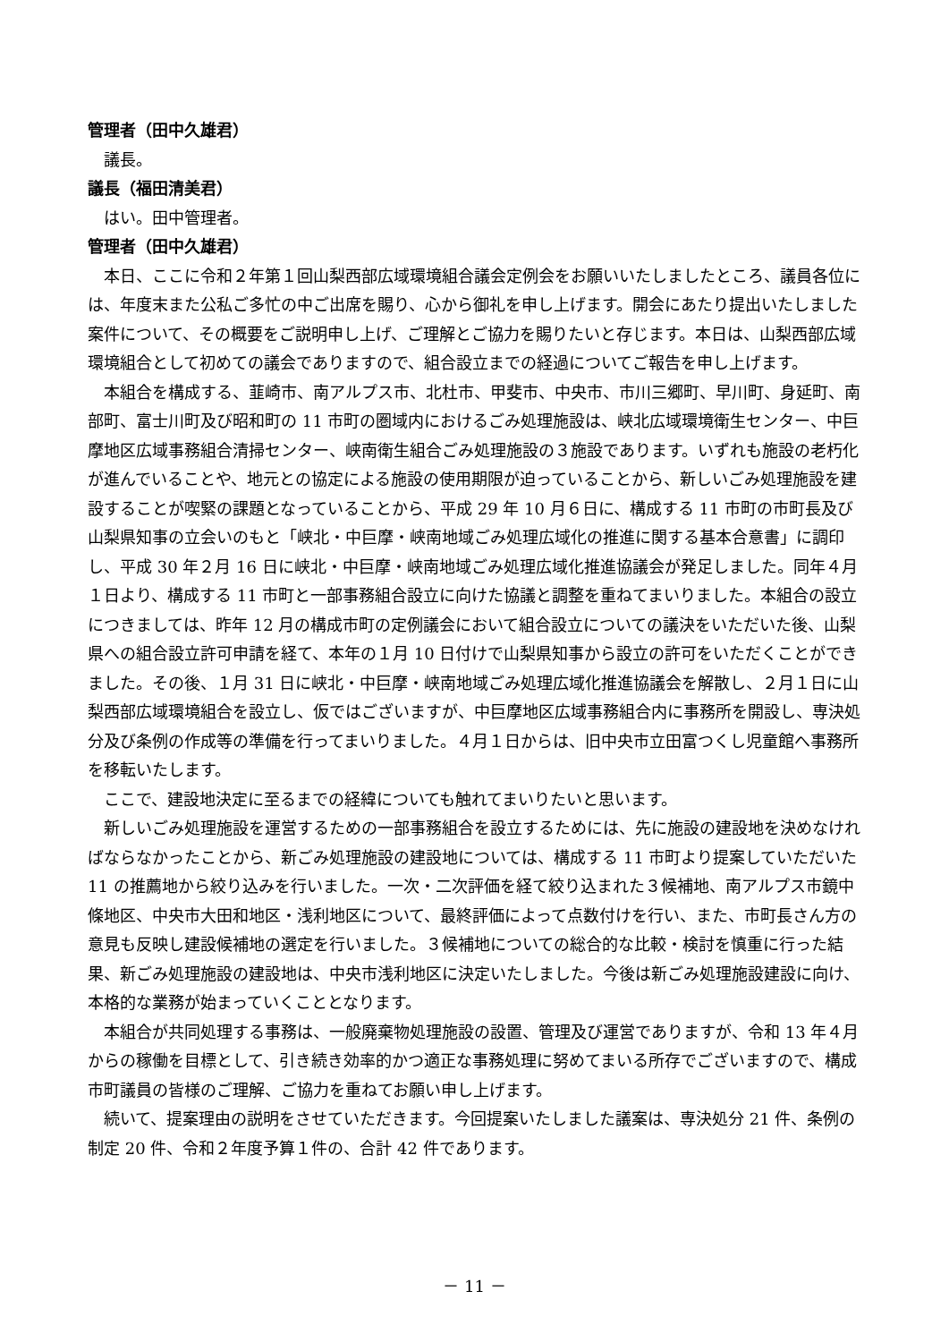管理者（田中久雄君）
議長。
議長（福田清美君）
はい。田中管理者。
管理者（田中久雄君）
本日、ここに令和２年第１回山梨西部広域環境組合議会定例会をお願いいたしましたところ、議員各位には、年度末また公私ご多忙の中ご出席を賜り、心から御礼を申し上げます。開会にあたり提出いたしました案件について、その概要をご説明申し上げ、ご理解とご協力を賜りたいと存じます。本日は、山梨西部広域環境組合として初めての議会でありますので、組合設立までの経過についてご報告を申し上げます。
本組合を構成する、韮崎市、南アルプス市、北杜市、甲斐市、中央市、市川三郷町、早川町、身延町、南部町、富士川町及び昭和町の 11 市町の圏域内におけるごみ処理施設は、峡北広域環境衛生センター、中巨摩地区広域事務組合清掃センター、峡南衛生組合ごみ処理施設の３施設であります。いずれも施設の老朽化が進んでいることや、地元との協定による施設の使用期限が迫っていることから、新しいごみ処理施設を建設することが喫緊の課題となっていることから、平成 29 年 10 月６日に、構成する 11 市町の市町長及び山梨県知事の立会いのもと「峡北・中巨摩・峡南地域ごみ処理広域化の推進に関する基本合意書」に調印し、平成 30 年２月 16 日に峡北・中巨摩・峡南地域ごみ処理広域化推進協議会が発足しました。同年４月１日より、構成する 11 市町と一部事務組合設立に向けた協議と調整を重ねてまいりました。本組合の設立につきましては、昨年 12 月の構成市町の定例議会において組合設立についての議決をいただいた後、山梨県への組合設立許可申請を経て、本年の１月 10 日付けで山梨県知事から設立の許可をいただくことができました。その後、１月 31 日に峡北・中巨摩・峡南地域ごみ処理広域化推進協議会を解散し、２月１日に山梨西部広域環境組合を設立し、仮ではございますが、中巨摩地区広域事務組合内に事務所を開設し、専決処分及び条例の作成等の準備を行ってまいりました。４月１日からは、旧中央市立田富つくし児童館へ事務所を移転いたします。
ここで、建設地決定に至るまでの経緯についても触れてまいりたいと思います。
新しいごみ処理施設を運営するための一部事務組合を設立するためには、先に施設の建設地を決めなければならなかったことから、新ごみ処理施設の建設地については、構成する 11 市町より提案していただいた 11 の推薦地から絞り込みを行いました。一次・二次評価を経て絞り込まれた３候補地、南アルプス市鏡中條地区、中央市大田和地区・浅利地区について、最終評価によって点数付けを行い、また、市町長さん方の意見も反映し建設候補地の選定を行いました。３候補地についての総合的な比較・検討を慎重に行った結果、新ごみ処理施設の建設地は、中央市浅利地区に決定いたしました。今後は新ごみ処理施設建設に向け、本格的な業務が始まっていくこととなります。
本組合が共同処理する事務は、一般廃棄物処理施設の設置、管理及び運営でありますが、令和 13 年４月からの稼働を目標として、引き続き効率的かつ適正な事務処理に努めてまいる所存でございますので、構成市町議員の皆様のご理解、ご協力を重ねてお願い申し上げます。
続いて、提案理由の説明をさせていただきます。今回提案いたしました議案は、専決処分 21 件、条例の制定 20 件、令和２年度予算１件の、合計 42 件であります。
－ 11 －